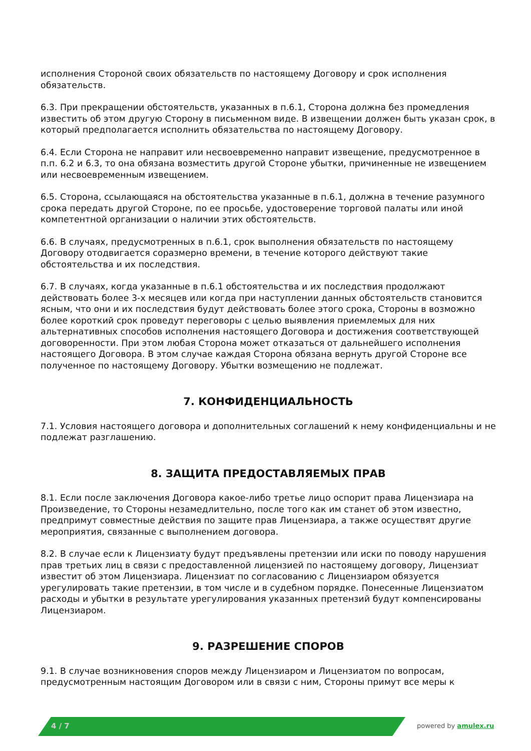исполнения Стороной своих обязательств по настоящему Договору и срок исполнения обязательств.
6.3. При прекращении обстоятельств, указанных в п.6.1, Сторона должна без промедления известить об этом другую Сторону в письменном виде. В извещении должен быть указан срок, в который предполагается исполнить обязательства по настоящему Договору.
6.4. Если Сторона не направит или несвоевременно направит извещение, предусмотренное в п.п. 6.2 и 6.3, то она обязана возместить другой Стороне убытки, причиненные не извещением или несвоевременным извещением.
6.5. Сторона, ссылающаяся на обстоятельства указанные в п.6.1, должна в течение разумного срока передать другой Стороне, по ее просьбе, удостоверение торговой палаты или иной компетентной организации о наличии этих обстоятельств.
6.6. В случаях, предусмотренных в п.6.1, срок выполнения обязательств по настоящему Договору отодвигается соразмерно времени, в течение которого действуют такие обстоятельства и их последствия.
6.7. В случаях, когда указанные в п.6.1 обстоятельства и их последствия продолжают действовать более 3-х месяцев или когда при наступлении данных обстоятельств становится ясным, что они и их последствия будут действовать более этого срока, Стороны в возможно более короткий срок проведут переговоры с целью выявления приемлемых для них альтернативных способов исполнения настоящего Договора и достижения соответствующей договоренности. При этом любая Сторона может отказаться от дальнейшего исполнения настоящего Договора. В этом случае каждая Сторона обязана вернуть другой Стороне все полученное по настоящему Договору. Убытки возмещению не подлежат.
7. КОНФИДЕНЦИАЛЬНОСТЬ
7.1. Условия настоящего договора и дополнительных соглашений к нему конфиденциальны и не подлежат разглашению.
8. ЗАЩИТА ПРЕДОСТАВЛЯЕМЫХ ПРАВ
8.1. Если после заключения Договора какое-либо третье лицо оспорит права Лицензиара на Произведение, то Стороны незамедлительно, после того как им станет об этом известно, предпримут совместные действия по защите прав Лицензиара, а также осуществят другие мероприятия, связанные с выполнением договора.
8.2. В случае если к Лицензиату будут предъявлены претензии или иски по поводу нарушения прав третьих лиц в связи с предоставленной лицензией по настоящему договору, Лицензиат известит об этом Лицензиара. Лицензиат по согласованию с Лицензиаром обязуется урегулировать такие претензии, в том числе и в судебном порядке. Понесенные Лицензиатом расходы и убытки в результате урегулирования указанных претензий будут компенсированы Лицензиаром.
9. РАЗРЕШЕНИЕ СПОРОВ
9.1. В случае возникновения споров между Лицензиаром и Лицензиатом по вопросам, предусмотренным настоящим Договором или в связи с ним, Стороны примут все меры к
4 / 7 powered by amulex.ru